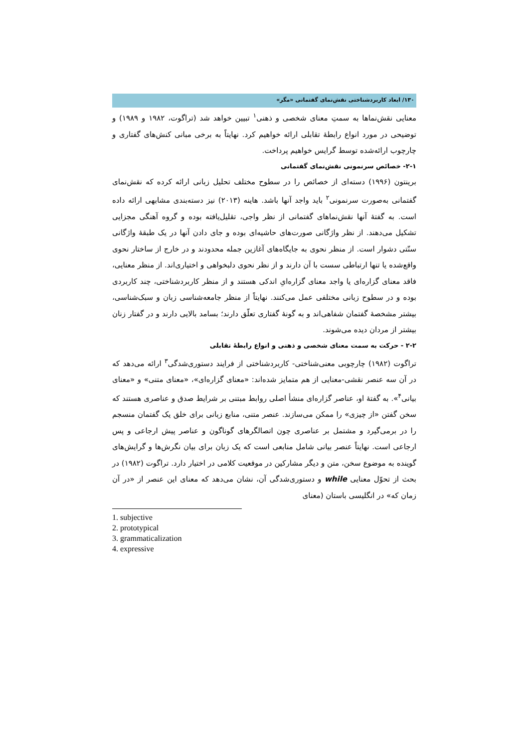۱۳۰/ ابعاد کاربردشناختی نقش‌نمای گفتمانی «مگر»
معنایی نقش‌نماها به سمتِ معنای شخصی و ذهنی<sup>۱</sup> تبیین خواهد شد (تراگوت، ۱۹۸۲ و ۱۹۸۹) و توضیحی در مورد انواع رابطهٔ تقابلی ارائه خواهیم کرد. نهایتاً به برخی مبانی کنش‌های گفتاری و چارچوب ارائه‌شده توسط گرایس خواهیم پرداخت.
۲-۱- خصائص سرنمونی نقش‌نمای گفتمانی
برینتون (۱۹۹۶) دسته‌ای از خصائص را در سطوح مختلف تحلیل زبانی ارائه کرده که نقش‌نمای گفتمانی به‌صورت سرنمونی<sup>۲</sup> باید واجد آنها باشد. هاینه (۲۰۱۳) نیز دسته‌بندی مشابهی ارائه داده است. به گفتهٔ آنها نقش‌نماهای گفتمانی از نظر واجی، تقلیل‌یافته بوده و گروه آهنگی مجزایی تشکیل می‌دهند. از نظر واژگانی صورت‌های حاشیه‌ای بوده و جای دادن آنها در یک طبقهٔ واژگانی سنّتی دشوار است. از منظر نحوی به جایگاه‌های آغازین جمله محدودند و در خارج از ساختار نحوی واقع‌شده یا تنها ارتباطی سست با آن دارند و از نظر نحوی دلبخواهی و اختیاری‌اند. از منظر معنایی، فاقد معنای گزاره‌ای یا واجد معنای گزاره‌ایِ اندکی هستند و از منظر کاربردشناختی، چند کاربردی بوده و در سطوح زبانی مختلفی عمل می‌کنند. نهایتاً از منظر جامعه‌شناسی زبان و سبک‌شناسی، بیشتر مشخصهٔ گفتمان شفاهی‌اند و به گونهٔ گفتاری تعلّق دارند؛ بسامد بالایی دارند و در گفتار زنان بیشتر از مردان دیده می‌شوند.
۲-۲ - حرکت به سمت معنای شخصی و ذهنی و انواع رابطهٔ تقابلی
تراگوت (۱۹۸۲) چارچوبی معنی‌شناختی- کاربردشناختی از فرایند دستوری‌شدگی<sup>۳</sup> ارائه می‌دهد که در آن سه عنصر نقشی-معنایی از هم متمایز شده‌اند: «معنای گزاره‌ای»، «معنای متنی» و «معنای بیانی<sup>۴</sup>». به گفتهٔ او، عناصر گزاره‌ای منشأ اصلی روابط مبتنی بر شرایط صدق و عناصری هستند که سخن گفتن «از چیزی» را ممکن می‌سازند. عنصر متنی، منابع زبانی برای خلق یک گفتمان منسجم را در برمی‌گیرد و مشتمل بر عناصری چون اتصالگرهای گوناگون و عناصر پیش ارجاعی و پس ارجاعی است. نهایتاً عنصر بیانی شامل منابعی است که یک زبان برای بیان نگرش‌ها و گرایش‌های گوینده به موضوع سخن، متن و دیگر مشارکین در موقعیت کلامی در اختیار دارد. تراگوت (۱۹۸۲) در بحث از تحوّل معنایی while و دستوری‌شدگی آن، نشان می‌دهد که معنای این عنصر از «در آن زمان که» در انگلیسی باستان (معنای
1. subjective
2. prototypical
3. grammaticalization
4. expressive